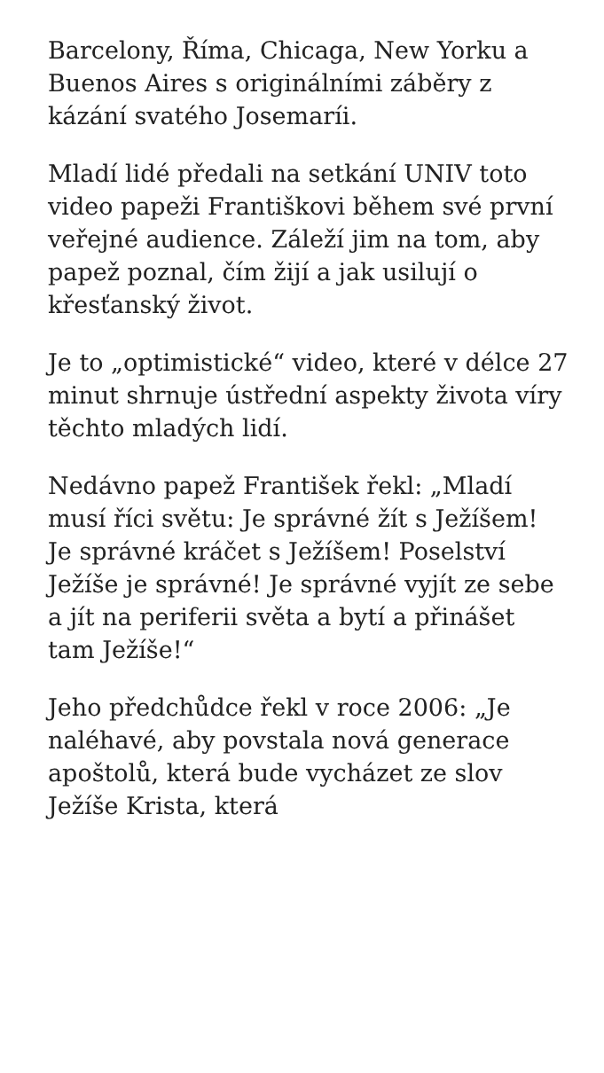Barcelony, Říma, Chicaga, New Yorku a Buenos Aires s originálními záběry z kázání svatého Josemaríi.
Mladí lidé předali na setkání UNIV toto video papeži Františkovi během své první veřejné audience. Záleží jim na tom, aby papež poznal, čím žijí a jak usilují o křesťanský život.
Je to „optimistické“ video, které v délce 27 minut shrnuje ústřední aspekty života víry těchto mladých lidí.
Nedávno papež František řekl: „Mladí musí říci světu: Je správné žít s Ježíšem! Je správné kráčet s Ježíšem! Poselství Ježíše je správné! Je správné vyjít ze sebe a jít na periferii světa a bytí a přinášet tam Ježíše!“
Jeho předchůdce řekl v roce 2006: „Je naléhavé, aby povstala nová generace apoštolů, která bude vycházet ze slov Ježíše Krista, která